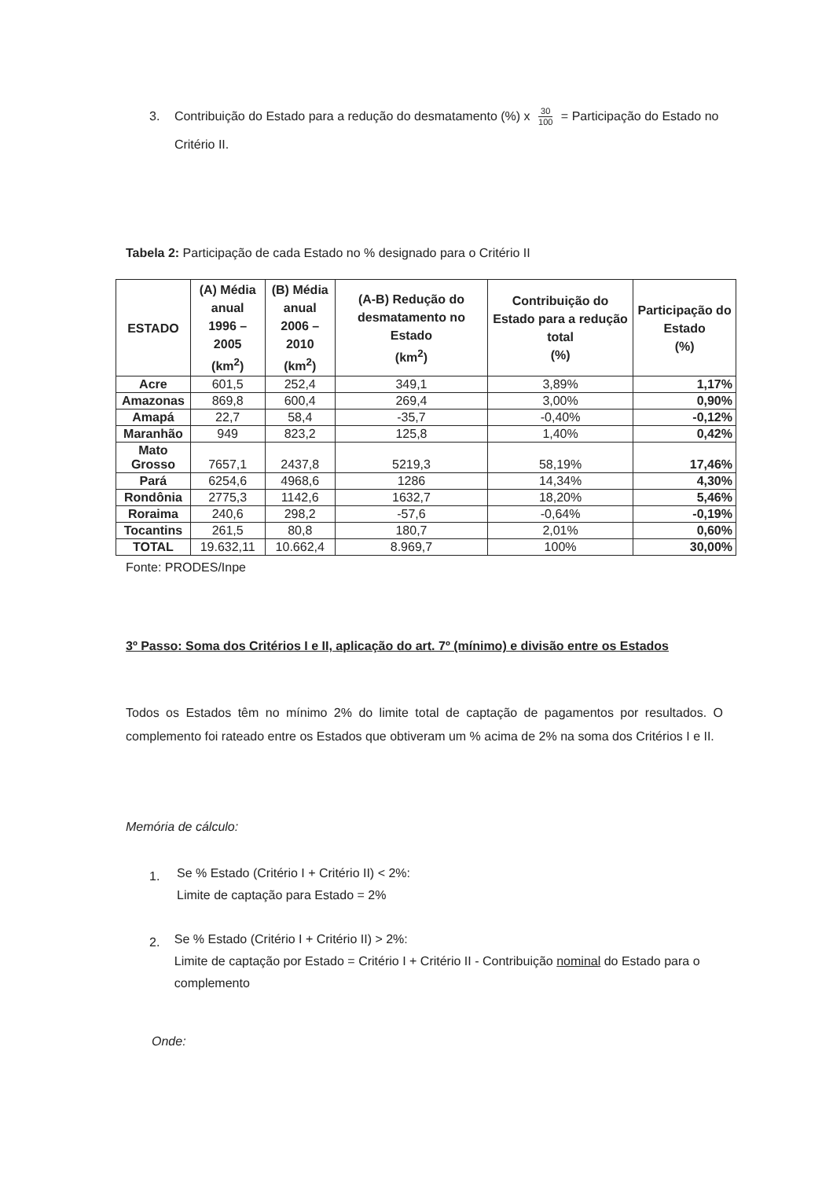3. Contribuição do Estado para a redução do desmatamento (%) x 30 100 = Participação do Estado no Critério II.
Tabela 2: Participação de cada Estado no % designado para o Critério II
| ESTADO | (A) Média anual 1996 – 2005 (km<sup>2</sup>) | (B) Média anual 2006 – 2010 (km<sup>2</sup>) | (A-B) Redução do desmatamento no Estado (km<sup>2</sup>) | Contribuição do Estado para a redução total (%) | Participação do Estado (%) |
| --- | --- | --- | --- | --- | --- |
| Acre | 601,5 | 252,4 | 349,1 | 3,89% | 1,17% |
| Amazonas | 869,8 | 600,4 | 269,4 | 3,00% | 0,90% |
| Amapá | 22,7 | 58,4 | -35,7 | -0,40% | -0,12% |
| Maranhão | 949 | 823,2 | 125,8 | 1,40% | 0,42% |
| Mato Grosso | 7657,1 | 2437,8 | 5219,3 | 58,19% | 17,46% |
| Pará | 6254,6 | 4968,6 | 1286 | 14,34% | 4,30% |
| Rondônia | 2775,3 | 1142,6 | 1632,7 | 18,20% | 5,46% |
| Roraima | 240,6 | 298,2 | -57,6 | -0,64% | -0,19% |
| Tocantins | 261,5 | 80,8 | 180,7 | 2,01% | 0,60% |
| TOTAL | 19.632,11 | 10.662,4 | 8.969,7 | 100% | 30,00% |
Fonte: PRODES/Inpe
3º Passo: Soma dos Critérios I e II, aplicação do art. 7º (mínimo) e divisão entre os Estados
Todos os Estados têm no mínimo 2% do limite total de captação de pagamentos por resultados. O complemento foi rateado entre os Estados que obtiveram um % acima de 2% na soma dos Critérios I e II.
Memória de cálculo:
1. Se % Estado (Critério I + Critério II) < 2%:
Limite de captação para Estado = 2%
2. Se % Estado (Critério I + Critério II) > 2%:
Limite de captação por Estado = Critério I + Critério II - Contribuição nominal do Estado para o complemento
Onde: